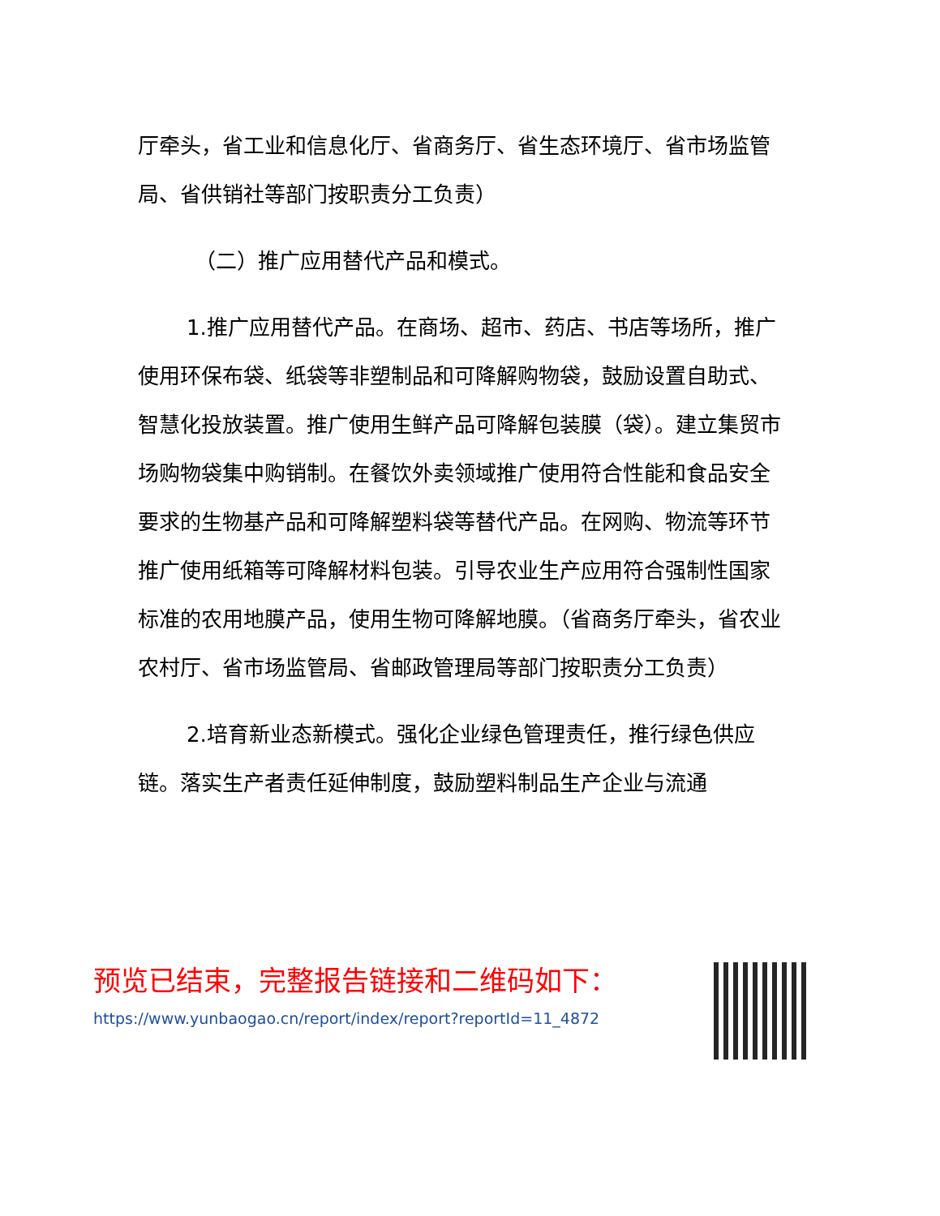厅牵头，省工业和信息化厅、省商务厅、省生态环境厅、省市场监管局、省供销社等部门按职责分工负责）
（二）推广应用替代产品和模式。
1.推广应用替代产品。在商场、超市、药店、书店等场所，推广使用环保布袋、纸袋等非塑制品和可降解购物袋，鼓励设置自助式、智慧化投放装置。推广使用生鲜产品可降解包装膜（袋）。建立集贸市场购物袋集中购销制。在餐饮外卖领域推广使用符合性能和食品安全要求的生物基产品和可降解塑料袋等替代产品。在网购、物流等环节推广使用纸箱等可降解材料包装。引导农业生产应用符合强制性国家标准的农用地膜产品，使用生物可降解地膜。（省商务厅牵头，省农业农村厅、省市场监管局、省邮政管理局等部门按职责分工负责）
2.培育新业态新模式。强化企业绿色管理责任，推行绿色供应链。落实生产者责任延伸制度，鼓励塑料制品生产企业与流通
预览已结束，完整报告链接和二维码如下：
https://www.yunbaogao.cn/report/index/report?reportId=11_4872